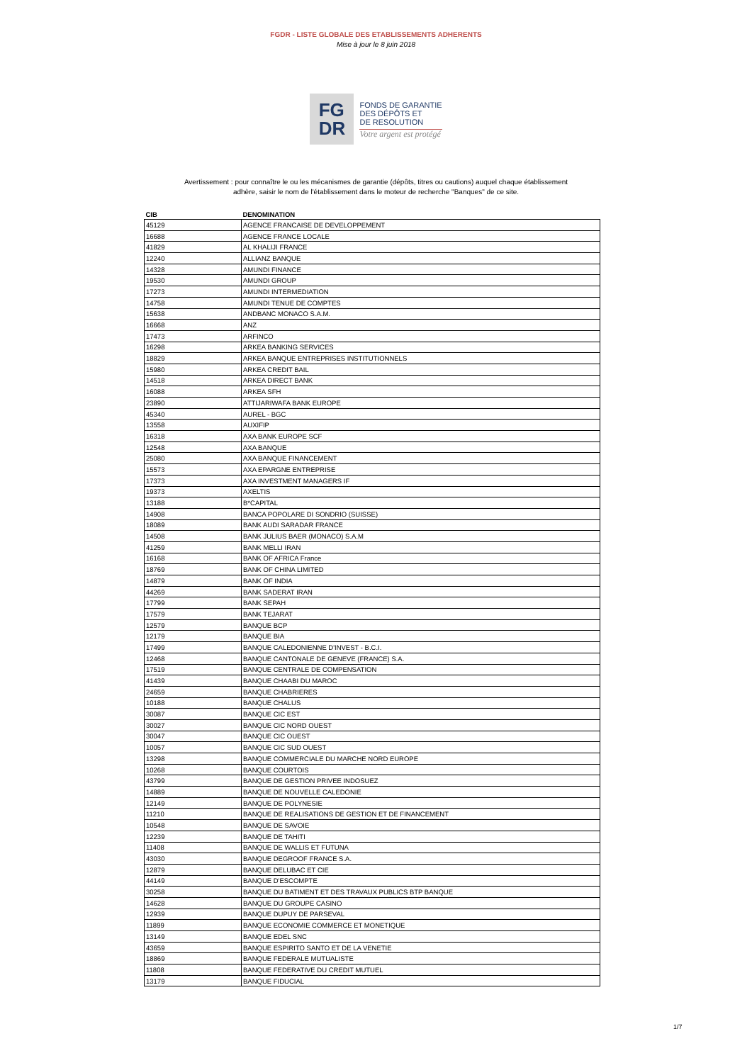FGDR - LISTE GLOBALE DES ETABLISSEMENTS ADHERENTS
Mise à jour le 8 juin 2018
FG
DR
FONDS DE GARANTIE
DES DÉPÔTS ET
DE RESOLUTION
Votre argent est protégé
Avertissement : pour connaître le ou les mécanismes de garantie (dépôts, titres ou cautions) auquel chaque établissement
adhère, saisir le nom de l'établissement dans le moteur de recherche "Banques" de ce site.
| CIB | DENOMINATION |
| --- | --- |
| 45129 | AGENCE FRANCAISE DE DEVELOPPEMENT |
| 16688 | AGENCE FRANCE LOCALE |
| 41829 | AL KHALIJI FRANCE |
| 12240 | ALLIANZ BANQUE |
| 14328 | AMUNDI FINANCE |
| 19530 | AMUNDI GROUP |
| 17273 | AMUNDI INTERMEDIATION |
| 14758 | AMUNDI TENUE DE COMPTES |
| 15638 | ANDBANC MONACO S.A.M. |
| 16668 | ANZ |
| 17473 | ARFINCO |
| 16298 | ARKEA BANKING SERVICES |
| 18829 | ARKEA BANQUE ENTREPRISES INSTITUTIONNELS |
| 15980 | ARKEA CREDIT BAIL |
| 14518 | ARKEA DIRECT BANK |
| 16088 | ARKEA SFH |
| 23890 | ATTIJARIWAFA BANK EUROPE |
| 45340 | AUREL - BGC |
| 13558 | AUXIFIP |
| 16318 | AXA BANK EUROPE SCF |
| 12548 | AXA BANQUE |
| 25080 | AXA BANQUE FINANCEMENT |
| 15573 | AXA EPARGNE ENTREPRISE |
| 17373 | AXA INVESTMENT MANAGERS IF |
| 19373 | AXELTIS |
| 13188 | B*CAPITAL |
| 14908 | BANCA POPOLARE DI SONDRIO (SUISSE) |
| 18089 | BANK AUDI SARADAR FRANCE |
| 14508 | BANK JULIUS BAER (MONACO) S.A.M |
| 41259 | BANK MELLI IRAN |
| 16168 | BANK OF AFRICA France |
| 18769 | BANK OF CHINA LIMITED |
| 14879 | BANK OF INDIA |
| 44269 | BANK SADERAT IRAN |
| 17799 | BANK SEPAH |
| 17579 | BANK TEJARAT |
| 12579 | BANQUE BCP |
| 12179 | BANQUE BIA |
| 17499 | BANQUE CALEDONIENNE D'INVEST - B.C.I. |
| 12468 | BANQUE CANTONALE DE GENEVE (FRANCE) S.A. |
| 17519 | BANQUE CENTRALE DE COMPENSATION |
| 41439 | BANQUE CHAABI DU MAROC |
| 24659 | BANQUE CHABRIERES |
| 10188 | BANQUE CHALUS |
| 30087 | BANQUE CIC EST |
| 30027 | BANQUE CIC NORD OUEST |
| 30047 | BANQUE CIC OUEST |
| 10057 | BANQUE CIC SUD OUEST |
| 13298 | BANQUE COMMERCIALE DU MARCHE NORD EUROPE |
| 10268 | BANQUE COURTOIS |
| 43799 | BANQUE DE GESTION PRIVEE INDOSUEZ |
| 14889 | BANQUE DE NOUVELLE CALEDONIE |
| 12149 | BANQUE DE POLYNESIE |
| 11210 | BANQUE DE REALISATIONS DE GESTION ET DE FINANCEMENT |
| 10548 | BANQUE DE SAVOIE |
| 12239 | BANQUE DE TAHITI |
| 11408 | BANQUE DE WALLIS ET FUTUNA |
| 43030 | BANQUE DEGROOF FRANCE S.A. |
| 12879 | BANQUE DELUBAC ET CIE |
| 44149 | BANQUE D'ESCOMPTE |
| 30258 | BANQUE DU BATIMENT ET DES TRAVAUX PUBLICS BTP BANQUE |
| 14628 | BANQUE DU GROUPE CASINO |
| 12939 | BANQUE DUPUY DE PARSEVAL |
| 11899 | BANQUE ECONOMIE COMMERCE ET MONETIQUE |
| 13149 | BANQUE EDEL SNC |
| 43659 | BANQUE ESPIRITO SANTO ET DE LA VENETIE |
| 18869 | BANQUE FEDERALE MUTUALISTE |
| 11808 | BANQUE FEDERATIVE DU CREDIT MUTUEL |
| 13179 | BANQUE FIDUCIAL |
1/7